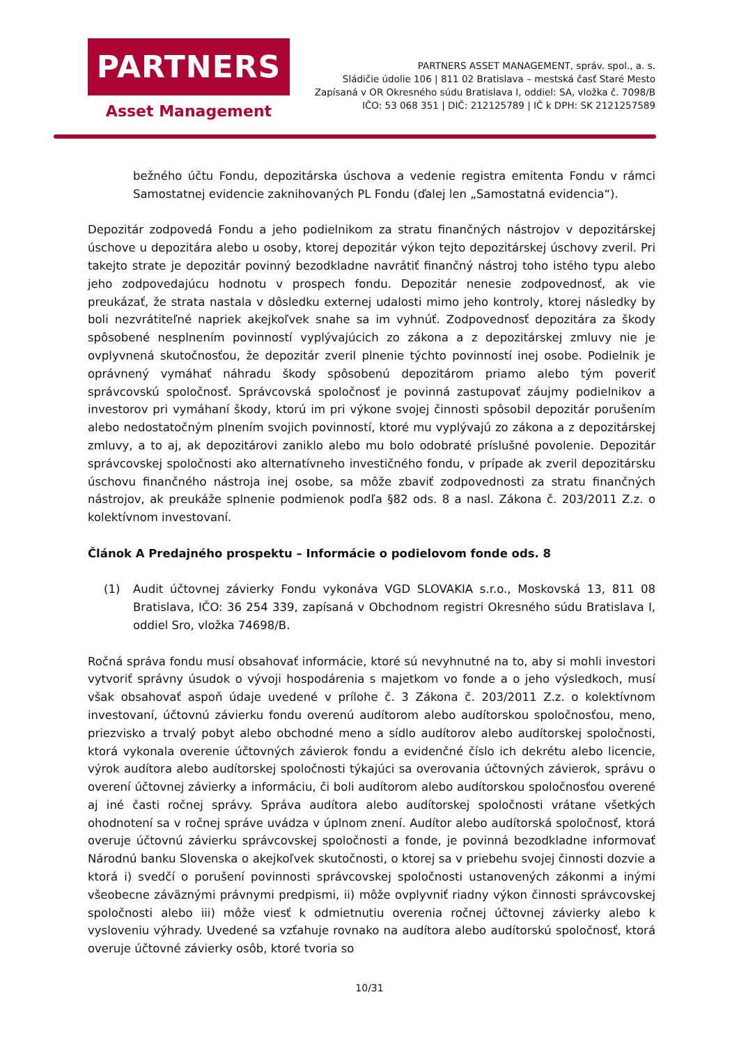PARTNERS
Asset Management
PARTNERS ASSET MANAGEMENT, správ. spol., a. s.
Sládičie údolie 106 | 811 02 Bratislava – mestská časť Staré Mesto
Zapísaná v OR Okresného súdu Bratislava I, oddiel: SA, vložka č. 7098/B
IČO: 53 068 351 | DIČ: 212125789 | IČ k DPH: SK 2121257589
bežného účtu Fondu, depozitárska úschova a vedenie registra emitenta Fondu v rámci Samostatnej evidencie zaknihovaných PL Fondu (ďalej len „Samostatná evidencia“).
Depozitár zodpovedá Fondu a jeho podielnikom za stratu finančných nástrojov v depozitárskej úschove u depozitára alebo u osoby, ktorej depozitár výkon tejto depozitárskej úschovy zveril. Pri takejto strate je depozitár povinný bezodkladne navrátiť finančný nástroj toho istého typu alebo jeho zodpovedajúcu hodnotu v prospech fondu. Depozitár nenesie zodpovednosť, ak vie preukázať, že strata nastala v dôsledku externej udalosti mimo jeho kontroly, ktorej následky by boli nezvrátiteľné napriek akejkoľvek snahe sa im vyhnúť. Zodpovednosť depozitára za škody spôsobené nesplnením povinností vyplývajúcich zo zákona a z depozitárskej zmluvy nie je ovplyvnená skutočnosťou, že depozitár zveril plnenie týchto povinností inej osobe. Podielnik je oprávnený vymáhať náhradu škody spôsobenú depozitárom priamo alebo tým poveriť správcovskú spoločnosť. Správcovská spoločnosť je povinná zastupovať záujmy podielnikov a investorov pri vymáhaní škody, ktorú im pri výkone svojej činnosti spôsobil depozitár porušením alebo nedostatočným plnením svojich povinností, ktoré mu vyplývajú zo zákona a z depozitárskej zmluvy, a to aj, ak depozitárovi zaniklo alebo mu bolo odobraté príslušné povolenie. Depozitár správcovskej spoločnosti ako alternatívneho investičného fondu, v prípade ak zveril depozitársku úschovu finančného nástroja inej osobe, sa môže zbaviť zodpovednosti za stratu finančných nástrojov, ak preukáže splnenie podmienok podľa §82 ods. 8 a nasl. Zákona č. 203/2011 Z.z. o kolektívnom investovaní.
Článok A Predajného prospektu – Informácie o podielovom fonde ods. 8
(1) Audit účtovnej závierky Fondu vykonáva VGD SLOVAKIA s.r.o., Moskovská 13, 811 08 Bratislava, IČO: 36 254 339, zapísaná v Obchodnom registri Okresného súdu Bratislava I, oddiel Sro, vložka 74698/B.
Ročná správa fondu musí obsahovať informácie, ktoré sú nevyhnutné na to, aby si mohli investori vytvoriť správny úsudok o vývoji hospodárenia s majetkom vo fonde a o jeho výsledkoch, musí však obsahovať aspoň údaje uvedené v prílohe č. 3 Zákona č. 203/2011 Z.z. o kolektívnom investovaní, účtovnú závierku fondu overenú audítorom alebo audítorskou spoločnosťou, meno, priezvisko a trvalý pobyt alebo obchodné meno a sídlo audítorov alebo audítorskej spoločnosti, ktorá vykonala overenie účtovných závierok fondu a evidenčné číslo ich dekrétu alebo licencie, výrok audítora alebo audítorskej spoločnosti týkajúci sa overovania účtovných závierok, správu o overení účtovnej závierky a informáciu, či boli audítorom alebo audítorskou spoločnosťou overené aj iné časti ročnej správy. Správa audítora alebo audítorskej spoločnosti vrátane všetkých ohodnotení sa v ročnej správe uvádza v úplnom znení. Audítor alebo audítorská spoločnosť, ktorá overuje účtovnú závierku správcovskej spoločnosti a fonde, je povinná bezodkladne informovať Národnú banku Slovenska o akejkoľvek skutočnosti, o ktorej sa v priebehu svojej činnosti dozvie a ktorá i) svedčí o porušení povinnosti správcovskej spoločnosti ustanovených zákonmi a inými všeobecne záväznými právnymi predpismi, ii) môže ovplyvniť riadny výkon činnosti správcovskej spoločnosti alebo iii) môže viesť k odmietnutiu overenia ročnej účtovnej závierky alebo k vysloveniu výhrady. Uvedené sa vzťahuje rovnako na audítora alebo audítorskú spoločnosť, ktorá overuje účtovné závierky osôb, ktoré tvoria so
10/31